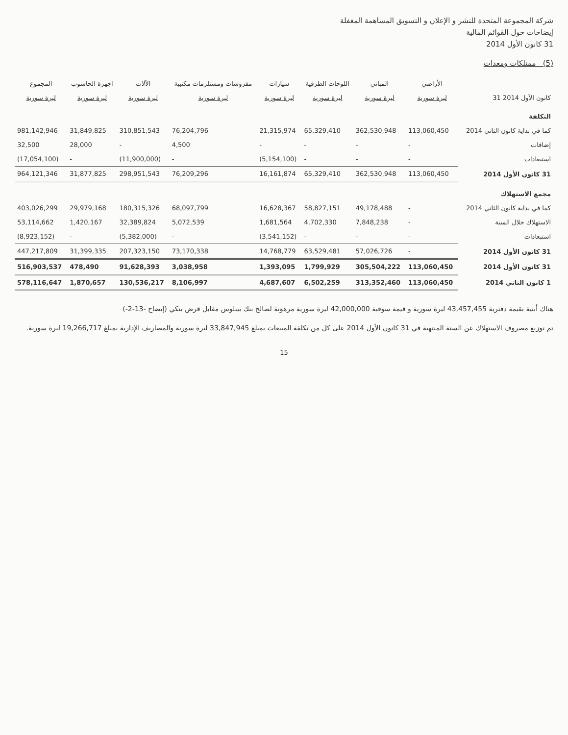شركة المجموعة المتحدة للنشر و الإعلان و التسويق المساهمة المغفلة
إيضاحات حول القوائم المالية
31 كانون الأول 2014
(5) ممتلكات ومعدات
| | الأراضي | المباني | اللوحات الطرقية | سيارات | مفروشات ومستلزمات مكتبية | الآلات | اجهزة الحاسوب | المجموع |
| --- | --- | --- | --- | --- | --- | --- | --- | --- |
| 31 كانون الأول 2014 | ليرة سورية | ليرة سورية | ليرة سورية | ليرة سورية | ليرة سورية | ليرة سورية | ليرة سورية | ليرة سورية |
| التكلفة | | | | | | | | |
| كما في بداية كانون الثاني 2014 | 113,060,450 | 362,530,948 | 65,329,410 | 21,315,974 | 76,204,796 | 310,851,543 | 31,849,825 | 981,142,946 |
| إضافات | - | - | - | - | 4,500 | - | 28,000 | 32,500 |
| استبعادات | - | - | - | (5,154,100) | - | (11,900,000) | - | (17,054,100) |
| 31 كانون الأول 2014 | 113,060,450 | 362,530,948 | 65,329,410 | 16,161,874 | 76,209,296 | 298,951,543 | 31,877,825 | 964,121,346 |
| مجمع الاستهلاك | | | | | | | | |
| كما في بداية كانون الثاني 2014 | - | 49,178,488 | 58,827,151 | 16,628,367 | 68,097,799 | 180,315,326 | 29,979,168 | 403,026,299 |
| الاستهلاك خلال السنة | - | 7,848,238 | 4,702,330 | 1,681,564 | 5,072,539 | 32,389,824 | 1,420,167 | 53,114,662 |
| استبعادات | - | - | - | (3,541,152) | - | (5,382,000) | - | (8,923,152) |
| 31 كانون الأول 2014 | - | 57,026,726 | 63,529,481 | 14,768,779 | 73,170,338 | 207,323,150 | 31,399,335 | 447,217,809 |
| 31 كانون الأول 2014 | 113,060,450 | 305,504,222 | 1,799,929 | 1,393,095 | 3,038,958 | 91,628,393 | 478,490 | 516,903,537 |
| 1 كانون الثاني 2014 | 113,060,450 | 313,352,460 | 6,502,259 | 4,687,607 | 8,106,997 | 130,536,217 | 1,870,657 | 578,116,647 |
هناك أبنية بقيمة دفترية 43,457,455 ليرة سورية و قيمة سوقية 42,000,000 ليرة سورية مرهونة لصالح بنك بيبلوس مقابل قرض بنكي (إيضاح -13-2-)
تم توزيع مصروف الاستهلاك عن السنة المنتهية في 31 كانون الأول 2014 على كل من تكلفة المبيعات بمبلغ 33,847,945 ليرة سورية والمصاريف الإدارية بمبلغ 19,266,717 ليرة سورية.
15